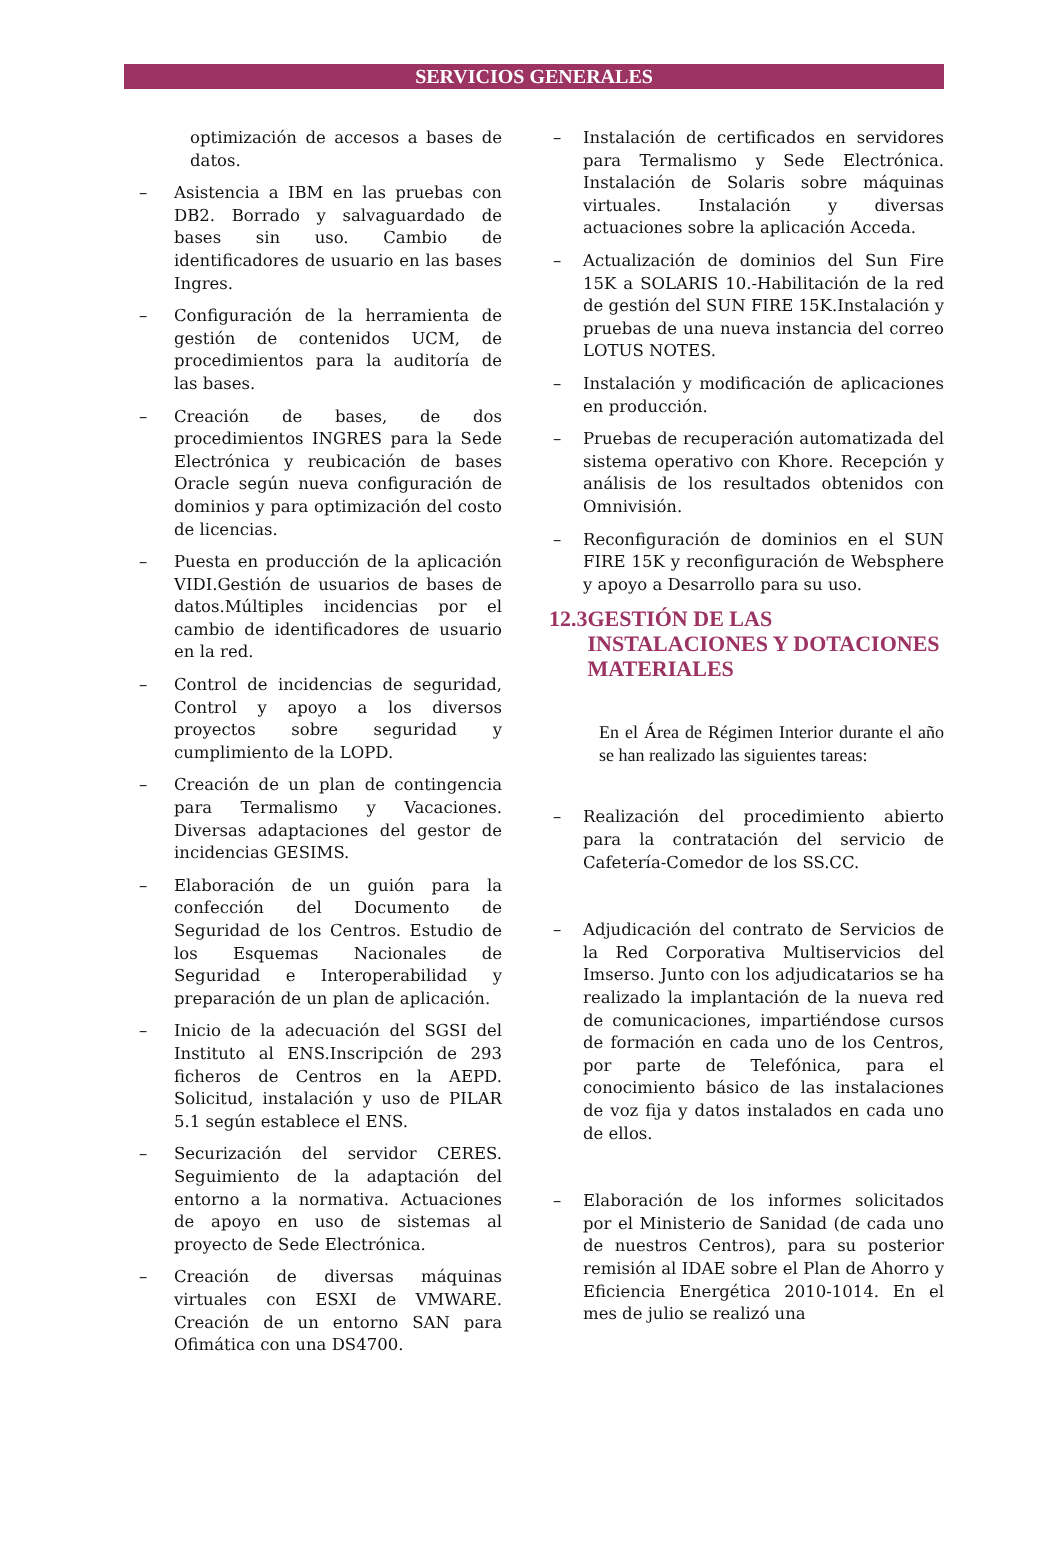SERVICIOS GENERALES
optimización de accesos a bases de datos.
– Asistencia a IBM en las pruebas con DB2. Borrado y salvaguardado de bases sin uso. Cambio de identificadores de usuario en las bases Ingres.
– Configuración de la herramienta de gestión de contenidos UCM, de procedimientos para la auditoría de las bases.
– Creación de bases, de dos procedimientos INGRES para la Sede Electrónica y reubicación de bases Oracle según nueva configuración de dominios y para optimización del costo de licencias.
– Puesta en producción de la aplicación VIDI.Gestión de usuarios de bases de datos.Múltiples incidencias por el cambio de identificadores de usuario en la red.
– Control de incidencias de seguridad, Control y apoyo a los diversos proyectos sobre seguridad y cumplimiento de la LOPD.
– Creación de un plan de contingencia para Termalismo y Vacaciones. Diversas adaptaciones del gestor de incidencias GESIMS.
– Elaboración de un guión para la confección del Documento de Seguridad de los Centros. Estudio de los Esquemas Nacionales de Seguridad e Interoperabilidad y preparación de un plan de aplicación.
– Inicio de la adecuación del SGSI del Instituto al ENS.Inscripción de 293 ficheros de Centros en la AEPD. Solicitud, instalación y uso de PILAR 5.1 según establece el ENS.
– Securización del servidor CERES. Seguimiento de la adaptación del entorno a la normativa. Actuaciones de apoyo en uso de sistemas al proyecto de Sede Electrónica.
– Creación de diversas máquinas virtuales con ESXI de VMWARE. Creación de un entorno SAN para Ofimática con una DS4700.
– Instalación de certificados en servidores para Termalismo y Sede Electrónica. Instalación de Solaris sobre máquinas virtuales. Instalación y diversas actuaciones sobre la aplicación Acceda.
– Actualización de dominios del Sun Fire 15K a SOLARIS 10.-Habilitación de la red de gestión del SUN FIRE 15K.Instalación y pruebas de una nueva instancia del correo LOTUS NOTES.
– Instalación y modificación de aplicaciones en producción.
– Pruebas de recuperación automatizada del sistema operativo con Khore. Recepción y análisis de los resultados obtenidos con Omnivisión.
– Reconfiguración de dominios en el SUN FIRE 15K y reconfiguración de Websphere y apoyo a Desarrollo para su uso.
12.3 GESTIÓN DE LAS INSTALACIONES Y DOTACIONES MATERIALES
En el Área de Régimen Interior durante el año se han realizado las siguientes tareas:
– Realización del procedimiento abierto para la contratación del servicio de Cafetería-Comedor de los SS.CC.
– Adjudicación del contrato de Servicios de la Red Corporativa Multiservicios del Imserso. Junto con los adjudicatarios se ha realizado la implantación de la nueva red de comunicaciones, impartiéndose cursos de formación en cada uno de los Centros, por parte de Telefónica, para el conocimiento básico de las instalaciones de voz fija y datos instalados en cada uno de ellos.
– Elaboración de los informes solicitados por el Ministerio de Sanidad (de cada uno de nuestros Centros), para su posterior remisión al IDAE sobre el Plan de Ahorro y Eficiencia Energética 2010-1014. En el mes de julio se realizó una